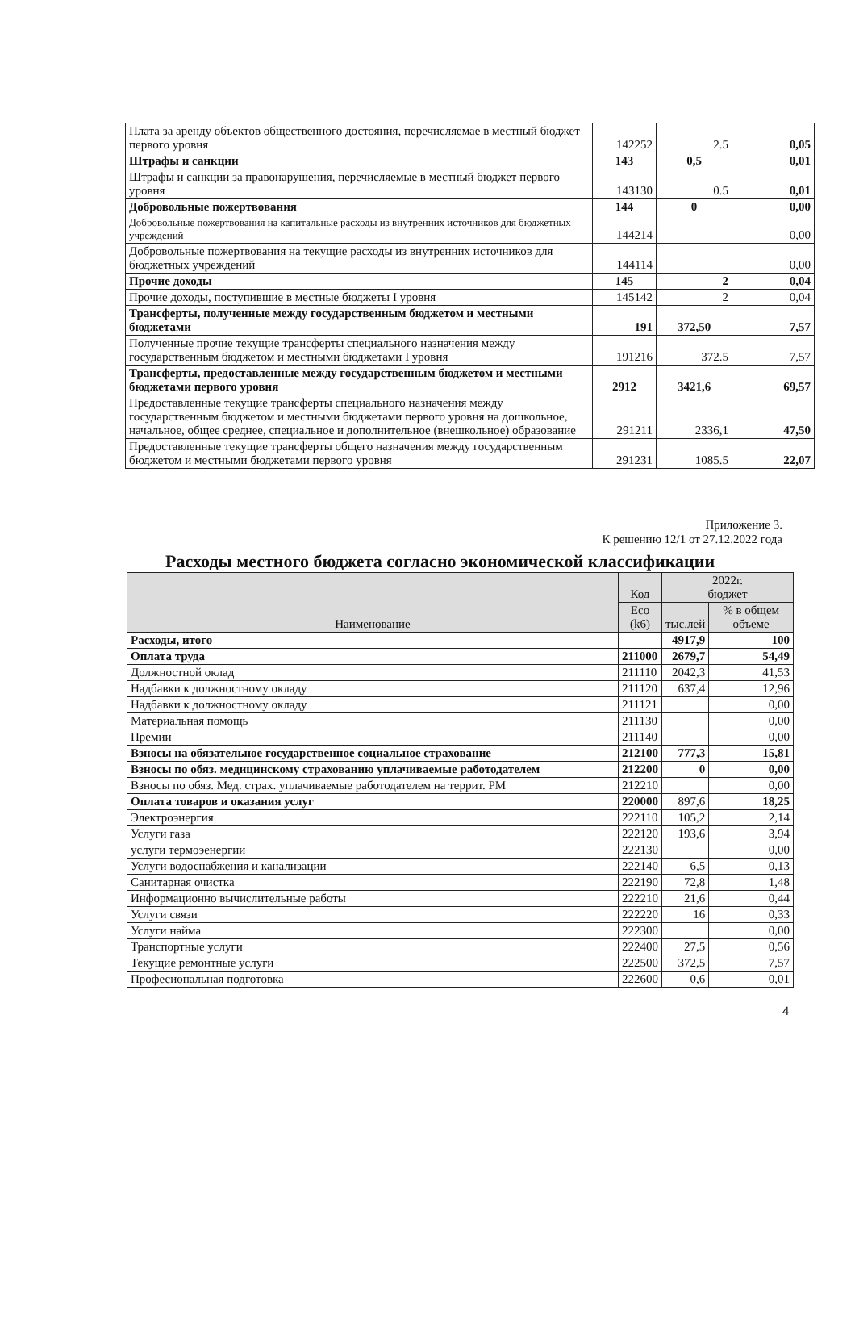| Плата за аренду объектов общественного достояния, перечисляемае в местный бюджет первого уровня | 142252 | 2.5 | 0,05 |
| Штрафы и санкции | 143 | 0,5 | 0,01 |
| Штрафы и санкции за правонарушения, перечисляемые в местный бюджет первого уровня | 143130 | 0.5 | 0,01 |
| Добровольные пожертвования | 144 | 0 | 0,00 |
| Добровольные пожертвования на капитальные расходы из внутренних источников для бюджетных учреждений | 144214 | | 0,00 |
| Добровольные пожертвования на текущие расходы из внутренних источников для бюджетных учреждений | 144114 | | 0,00 |
| Прочие доходы | 145 | 2 | 0,04 |
| Прочие доходы, поступившие в местные бюджеты I уровня | 145142 | 2 | 0,04 |
| Трансферты, полученные между государственным бюджетом и местными бюджетами | 191 | 372,50 | 7,57 |
| Полученные прочие текущие трансферты специального назначения между государственным бюджетом и местными бюджетами I уровня | 191216 | 372.5 | 7,57 |
| Трансферты, предоставленные между государственным бюджетом и местными бюджетами первого уровня | 2912 | 3421,6 | 69,57 |
| Предоставленные текущие трансферты специального назначения между государственным бюджетом и местными бюджетами первого уровня на дошкольное, начальное, общее среднее, специальное и дополнительное (внешкольное) образование | 291211 | 2336,1 | 47,50 |
| Предоставленные текущие трансферты общего назначения между государственным бюджетом и местными бюджетами первого уровня | 291231 | 1085.5 | 22,07 |
Приложение 3.
К решению 12/1 от 27.12.2022 года
Расходы местного бюджета согласно экономической классификации
| Наименование | Код | 2022г. бюджет | |
| --- | --- | --- | --- |
| | Eco (k6) | тыс.лей | % в общем объеме |
| Расходы, итого | | 4917,9 | 100 |
| Оплата труда | 211000 | 2679,7 | 54,49 |
| Должностной оклад | 211110 | 2042,3 | 41,53 |
| Надбавки к должностному окладу | 211120 | 637,4 | 12,96 |
| Надбавки к должностному окладу | 211121 | | 0,00 |
| Материальная помощь | 211130 | | 0,00 |
| Премии | 211140 | | 0,00 |
| Взносы на обязательное государственное социальное страхование | 212100 | 777,3 | 15,81 |
| Взносы по обяз. медицинскому страхованию уплачиваемые работодателем | 212200 | 0 | 0,00 |
| Взносы по обяз. Мед. страх. уплачиваемые работодателем на террит. РМ | 212210 | | 0,00 |
| Оплата товаров и оказания услуг | 220000 | 897,6 | 18,25 |
| Электроэнергия | 222110 | 105,2 | 2,14 |
| Услуги газа | 222120 | 193,6 | 3,94 |
| услуги термоэенергии | 222130 | | 0,00 |
| Услуги водоснабжения и канализации | 222140 | 6,5 | 0,13 |
| Санитарная очистка | 222190 | 72,8 | 1,48 |
| Информационно вычислительные работы | 222210 | 21,6 | 0,44 |
| Услуги связи | 222220 | 16 | 0,33 |
| Услуги найма | 222300 | | 0,00 |
| Транспортные услуги | 222400 | 27,5 | 0,56 |
| Текущие ремонтные услуги | 222500 | 372,5 | 7,57 |
| Професиональная подготовка | 222600 | 0,6 | 0,01 |
4